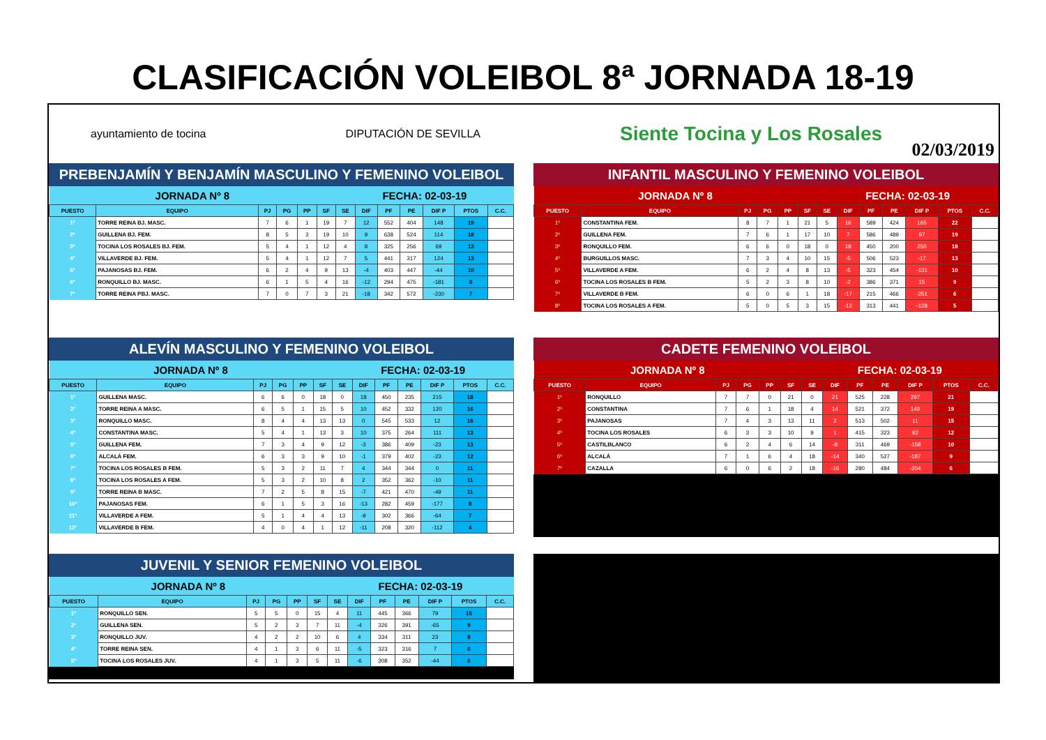CLASIFICACIÓN VOLEIBOL 8ª JORNADA 18-19
ayuntamiento de tocina DIPUTACIÓN DE SEVILLA Siente Tocina y Los Rosales
02/03/2019
PREBENJAMÍN Y BENJAMÍN MASCULINO Y FEMENINO VOLEIBOL
| JORNADA Nº 8 | | | | | | FECHA: 02-03-19 | | | | | | |
| PUESTO | EQUIPO | PJ | PG | PP | SF | SE | DIF | PF | PE | DIF P | PTOS | C.C. |
| 1º | TORRE REINA BJ. MASC. | 7 | 6 | 1 | 19 | 7 | 12 | 552 | 404 | 148 | 19 | |
| 2º | GUILLENA BJ. FEM. | 8 | 5 | 3 | 19 | 10 | 9 | 638 | 524 | 114 | 18 | |
| 3º | TOCINA LOS ROSALES BJ. FEM. | 5 | 4 | 1 | 12 | 4 | 8 | 325 | 256 | 69 | 13 | |
| 4º | VILLAVERDE BJ. FEM. | 5 | 4 | 1 | 12 | 7 | 5 | 441 | 317 | 124 | 13 | |
| 5º | PAJANOSAS BJ. FEM. | 6 | 2 | 4 | 9 | 13 | -4 | 403 | 447 | -44 | 10 | |
| 6º | RONQUILLO BJ. MASC. | 6 | 1 | 5 | 4 | 16 | -12 | 294 | 475 | -181 | 8 | |
| 7º | TORRE REINA PBJ. MASC. | 7 | 0 | 7 | 3 | 21 | -18 | 342 | 572 | -230 | 7 | |
INFANTIL MASCULINO Y FEMENINO VOLEIBOL
| JORNADA Nº 8 | | | | | | FECHA: 02-03-19 | | | | | | |
| PUESTO | EQUIPO | PJ | PG | PP | SF | SE | DIF | PF | PE | DIF P | PTOS | C.C. |
| 1º | CONSTANTINA FEM. | 8 | 7 | 1 | 21 | 5 | 16 | 589 | 424 | 165 | 22 | |
| 2º | GUILLENA FEM. | 7 | 6 | 1 | 17 | 10 | 7 | 586 | 489 | 97 | 19 | |
| 3º | RONQUILLO FEM. | 6 | 6 | 0 | 18 | 0 | 18 | 450 | 200 | 250 | 18 | |
| 4º | BURGUILLOS MASC. | 7 | 3 | 4 | 10 | 15 | -5 | 506 | 523 | -17 | 13 | |
| 5º | VILLAVERDE A FEM. | 6 | 2 | 4 | 8 | 13 | -5 | 323 | 454 | -131 | 10 | |
| 6º | TOCINA LOS ROSALES B FEM. | 5 | 2 | 3 | 8 | 10 | -2 | 386 | 371 | 15 | 9 | |
| 7º | VILLAVERDE B FEM. | 6 | 0 | 6 | 1 | 18 | -17 | 215 | 466 | -251 | 6 | |
| 8º | TOCINA LOS ROSALES A FEM. | 5 | 0 | 5 | 3 | 15 | -12 | 313 | 441 | -128 | 5 | |
ALEVÍN MASCULINO Y FEMENINO VOLEIBOL
| JORNADA Nº 8 | | | | | | FECHA: 02-03-19 | | | | | | |
| PUESTO | EQUIPO | PJ | PG | PP | SF | SE | DIF | PF | PE | DIF P | PTOS | C.C. |
| 1º | GUILLENA MASC. | 6 | 6 | 0 | 18 | 0 | 18 | 450 | 235 | 215 | 18 | |
| 2º | TORRE REINA A MASC. | 6 | 5 | 1 | 15 | 5 | 10 | 452 | 332 | 120 | 16 | |
| 3º | RONQUILLO MASC. | 8 | 4 | 4 | 13 | 13 | 0 | 545 | 533 | 12 | 16 | |
| 4º | CONSTANTINA MASC. | 5 | 4 | 1 | 13 | 3 | 10 | 375 | 264 | 111 | 13 | |
| 5º | GUILLENA FEM. | 7 | 3 | 4 | 9 | 12 | -3 | 386 | 409 | -23 | 13 | |
| 6º | ALCALÁ FEM. | 6 | 3 | 3 | 9 | 10 | -1 | 379 | 402 | -23 | 12 | |
| 7º | TOCINA LOS ROSALES B FEM. | 5 | 3 | 2 | 11 | 7 | 4 | 344 | 344 | 0 | 11 | |
| 8º | TOCINA LOS ROSALES A FEM. | 5 | 3 | 2 | 10 | 8 | 2 | 352 | 362 | -10 | 11 | |
| 9º | TORRE REINA B MASC. | 7 | 2 | 5 | 8 | 15 | -7 | 421 | 470 | -49 | 11 | |
| 10º | PAJANOSAS FEM. | 6 | 1 | 5 | 3 | 16 | -13 | 282 | 459 | -177 | 8 | |
| 11º | VILLAVERDE A FEM. | 5 | 1 | 4 | 4 | 13 | -9 | 302 | 366 | -64 | 7 | |
| 12º | VILLAVERDE B FEM. | 4 | 0 | 4 | 1 | 12 | -11 | 208 | 320 | -112 | 4 | |
CADETE FEMENINO VOLEIBOL
| JORNADA Nº 8 | | | | | | FECHA: 02-03-19 | | | | | | |
| PUESTO | EQUIPO | PJ | PG | PP | SF | SE | DIF | PF | PE | DIF P | PTOS | C.C. |
| 1º | RONQUILLO | 7 | 7 | 0 | 21 | 0 | 21 | 525 | 228 | 297 | 21 | |
| 2º | CONSTANTINA | 7 | 6 | 1 | 18 | 4 | 14 | 521 | 372 | 149 | 19 | |
| 3º | PAJANOSAS | 7 | 4 | 3 | 13 | 11 | 2 | 513 | 502 | 11 | 15 | |
| 4º | TOCINA LOS ROSALES | 6 | 3 | 3 | 10 | 9 | 1 | 415 | 323 | 92 | 12 | |
| 5º | CASTILBLANCO | 6 | 2 | 4 | 6 | 14 | -8 | 311 | 469 | -158 | 10 | |
| 6º | ALCALÁ | 7 | 1 | 6 | 4 | 18 | -14 | 340 | 527 | -187 | 9 | |
| 7º | CAZALLA | 6 | 0 | 6 | 2 | 18 | -16 | 280 | 484 | -204 | 6 | |
JUVENIL Y SENIOR FEMENINO VOLEIBOL
| JORNADA Nº 8 | | | | | | FECHA: 02-03-19 | | | | | | |
| PUESTO | EQUIPO | PJ | PG | PP | SF | SE | DIF | PF | PE | DIF P | PTOS | C.C. |
| 1º | RONQUILLO SEN. | 5 | 5 | 0 | 15 | 4 | 11 | 445 | 366 | 79 | 15 | |
| 2º | GUILLENA SEN. | 5 | 2 | 3 | 7 | 11 | -4 | 326 | 391 | -65 | 9 | |
| 3º | RONQUILLO JUV. | 4 | 2 | 2 | 10 | 6 | 4 | 334 | 311 | 23 | 8 | |
| 4º | TORRE REINA SEN. | 4 | 1 | 3 | 6 | 11 | -5 | 323 | 316 | 7 | 6 | |
| 5º | TOCINA LOS ROSALES JUV. | 4 | 1 | 3 | 5 | 11 | -6 | 308 | 352 | -44 | 6 | |